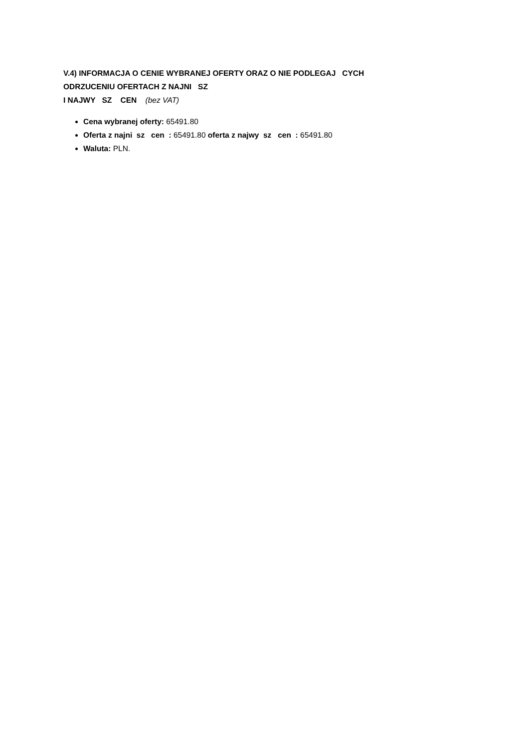V.4) INFORMACJA O CENIE WYBRANEJ OFERTY ORAZ O NIE PODLEGAJ CYCH
ODRZUCENIU OFERTACH Z NAJNI SZ
I NAJWY SZ CEN (bez VAT)
Cena wybranej oferty: 65491.80
Oferta z najni sz cen : 65491.80 oferta z najwy sz cen : 65491.80
Waluta: PLN.